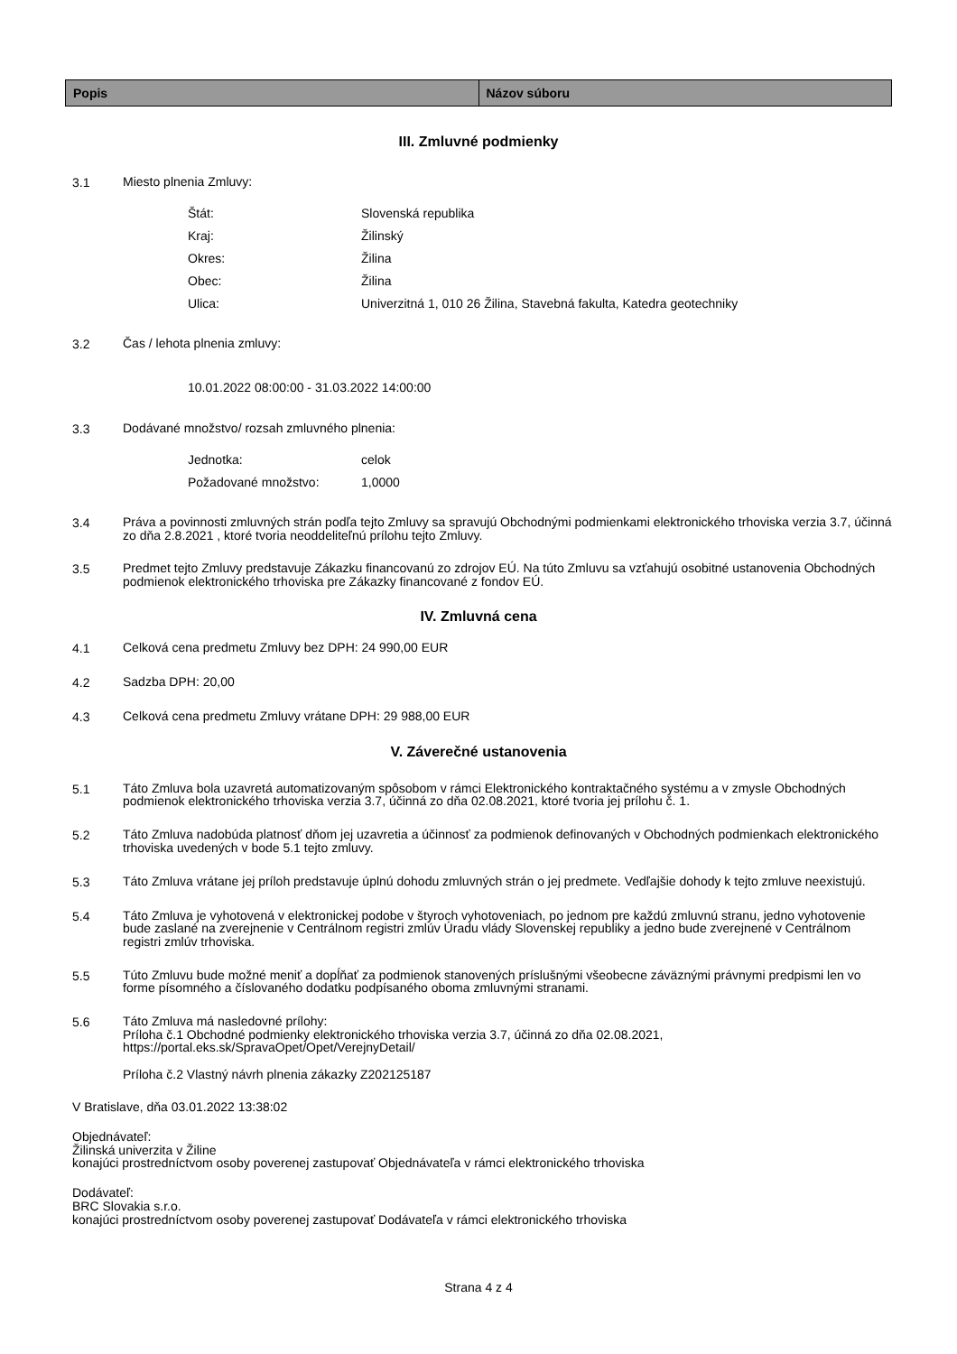| Popis | Názov súboru |
| --- | --- |
III. Zmluvné podmienky
3.1
Miesto plnenia Zmluvy:
Štát: Slovenská republika
Kraj: Žilinský
Okres: Žilina
Obec: Žilina
Ulica: Univerzitná 1, 010 26 Žilina, Stavebná fakulta, Katedra geotechniky
3.2
Čas / lehota plnenia zmluvy:
10.01.2022 08:00:00 - 31.03.2022 14:00:00
3.3
Dodávané množstvo/ rozsah zmluvného plnenia:
Jednotka: celok
Požadované množstvo: 1,0000
3.4
Práva a povinnosti zmluvných strán podľa tejto Zmluvy sa spravujú Obchodnými podmienkami elektronického trhoviska verzia 3.7, účinná zo dňa 2.8.2021 , ktoré tvoria neoddeliteľnú prílohu tejto Zmluvy.
3.5
Predmet tejto Zmluvy predstavuje Zákazku financovanú zo zdrojov EÚ. Na túto Zmluvu sa vzťahujú osobitné ustanovenia Obchodných podmienok elektronického trhoviska pre Zákazky financované z fondov EÚ.
IV. Zmluvná cena
4.1
Celková cena predmetu Zmluvy bez DPH: 24 990,00 EUR
4.2
Sadzba DPH: 20,00
4.3
Celková cena predmetu Zmluvy vrátane DPH: 29 988,00 EUR
V. Záverečné ustanovenia
5.1
Táto Zmluva bola uzavretá automatizovaným spôsobom v rámci Elektronického kontraktačného systému a v zmysle Obchodných podmienok elektronického trhoviska verzia 3.7, účinná zo dňa 02.08.2021, ktoré tvoria jej prílohu č. 1.
5.2
Táto Zmluva nadobúda platnosť dňom jej uzavretia a účinnosť za podmienok definovaných v Obchodných podmienkach elektronického trhoviska uvedených v bode 5.1 tejto zmluvy.
5.3
Táto Zmluva vrátane jej príloh predstavuje úplnú dohodu zmluvných strán o jej predmete. Vedľajšie dohody k tejto zmluve neexistujú.
5.4
Táto Zmluva je vyhotovená v elektronickej podobe v štyroch vyhotoveniach, po jednom pre každú zmluvnú stranu, jedno vyhotovenie bude zaslané na zverejnenie v Centrálnom registri zmlúv Úradu vlády Slovenskej republiky a jedno bude zverejnené v Centrálnom registri zmlúv trhoviska.
5.5
Túto Zmluvu bude možné meniť a dopĺňať za podmienok stanovených príslušnými všeobecne záväznými právnymi predpismi len vo forme písomného a číslovaného dodatku podpísaného oboma zmluvnými stranami.
5.6
Táto Zmluva má nasledovné prílohy:
Príloha č.1 Obchodné podmienky elektronického trhoviska verzia 3.7, účinná zo dňa 02.08.2021, https://portal.eks.sk/SpravaOpet/Opet/VerejnyDetail/
Príloha č.2 Vlastný návrh plnenia zákazky Z202125187
V Bratislave, dňa 03.01.2022 13:38:02
Objednávateľ:
Žilinská univerzita v Žiline
konajúci prostredníctvom osoby poverenej zastupovať Objednávateľa v rámci elektronického trhoviska
Dodávateľ:
BRC Slovakia s.r.o.
konajúci prostredníctvom osoby poverenej zastupovať Dodávateľa v rámci elektronického trhoviska
Strana 4 z 4